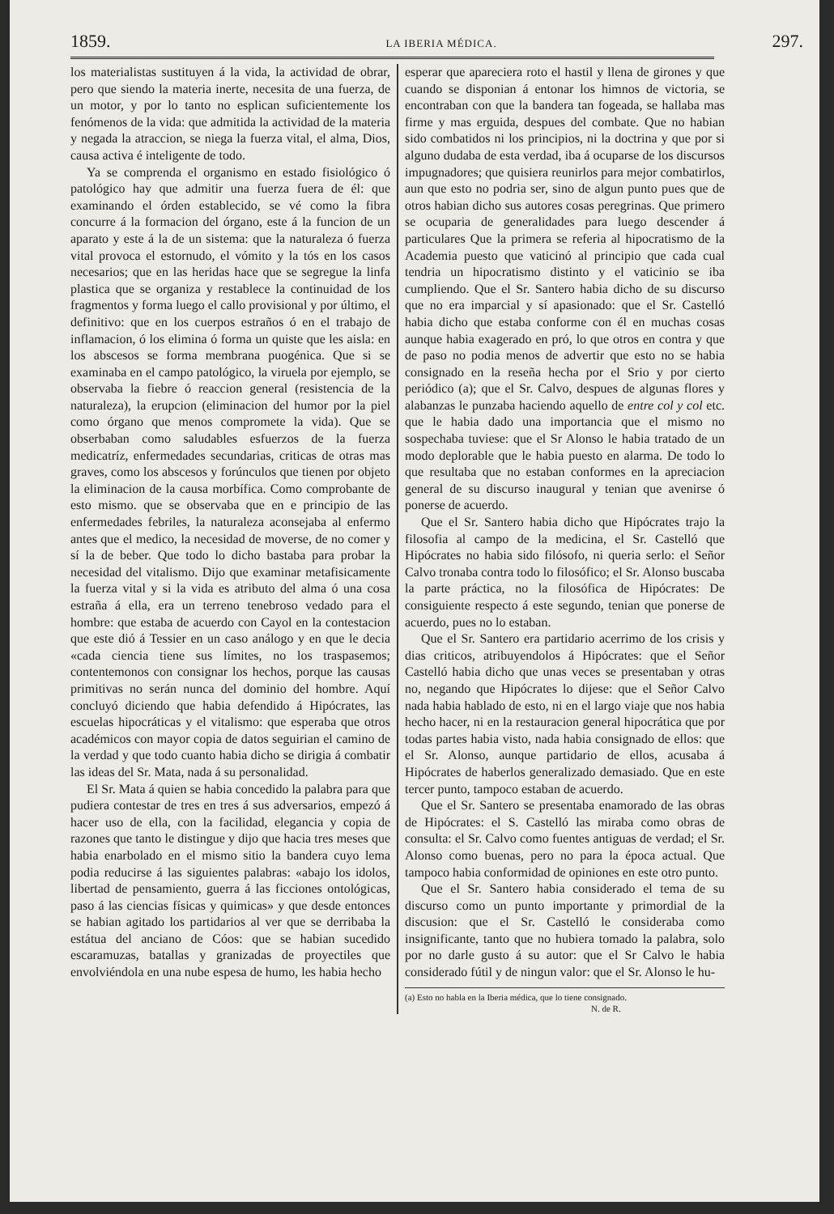1859. LA IBERIA MÉDICA. 297.
los materialistas sustituyen á la vida, la actividad de obrar, pero que siendo la materia inerte, necesita de una fuerza, de un motor, y por lo tanto no esplican suficientemente los fenómenos de la vida: que admitida la actividad de la materia y negada la atraccion, se niega la fuerza vital, el alma, Dios, causa activa é inteligente de todo.
Ya se comprenda el organismo en estado fisiológico ó patológico hay que admitir una fuerza fuera de él: que examinando el órden establecido, se vé como la fibra concurre á la formacion del órgano, este á la funcion de un aparato y este á la de un sistema: que la naturaleza ó fuerza vital provoca el estornudo, el vómito y la tós en los casos necesarios; que en las heridas hace que se segregue la linfa plastica que se organiza y restablece la continuidad de los fragmentos y forma luego el callo provisional y por último, el definitivo: que en los cuerpos estraños ó en el trabajo de inflamacion, ó los elimina ó forma un quiste que les aisla: en los abscesos se forma membrana puogénica. Que si se examinaba en el campo patológico, la viruela por ejemplo, se observaba la fiebre ó reaccion general (resistencia de la naturaleza), la erupcion (eliminacion del humor por la piel como órgano que menos compromete la vida). Que se obserbaban como saludables esfuerzos de la fuerza medicatríz, enfermedades secundarias, criticas de otras mas graves, como los abscesos y forúnculos que tienen por objeto la eliminacion de la causa morbífica. Como comprobante de esto mismo. que se observaba que en e principio de las enfermedades febriles, la naturaleza aconsejaba al enfermo antes que el medico, la necesidad de moverse, de no comer y sí la de beber. Que todo lo dicho bastaba para probar la necesidad del vitalismo. Dijo que examinar metafisicamente la fuerza vital y si la vida es atributo del alma ó una cosa estraña á ella, era un terreno tenebroso vedado para el hombre: que estaba de acuerdo con Cayol en la contestacion que este dió á Tessier en un caso análogo y en que le decia «cada ciencia tiene sus límites, no los traspasemos; contentemonos con consignar los hechos, porque las causas primitivas no serán nunca del dominio del hombre. Aquí concluyó diciendo que habia defendido á Hipócrates, las escuelas hipocráticas y el vitalismo: que esperaba que otros académicos con mayor copia de datos seguirian el camino de la verdad y que todo cuanto habia dicho se dirigia á combatir las ideas del Sr. Mata, nada á su personalidad.
El Sr. Mata á quien se habia concedido la palabra para que pudiera contestar de tres en tres á sus adversarios, empezó á hacer uso de ella, con la facilidad, elegancia y copia de razones que tanto le distingue y dijo que hacia tres meses que habia enarbolado en el mismo sitio la bandera cuyo lema podia reducirse á las siguientes palabras: «abajo los idolos, libertad de pensamiento, guerra á las ficciones ontológicas, paso á las ciencias físicas y quimicas» y que desde entonces se habian agitado los partidarios al ver que se derribaba la estátua del anciano de Cóos: que se habian sucedido escaramuzas, batallas y granizadas de proyectiles que envolviéndola en una nube espesa de humo, les habia hecho
esperar que apareciera roto el hastil y llena de girones y que cuando se disponian á entonar los himnos de victoria, se encontraban con que la bandera tan fogeada, se hallaba mas firme y mas erguida, despues del combate. Que no habian sido combatidos ni los principios, ni la doctrina y que por si alguno dudaba de esta verdad, iba á ocuparse de los discursos impugnadores; que quisiera reunirlos para mejor combatirlos, aun que esto no podria ser, sino de algun punto pues que de otros habian dicho sus autores cosas peregrinas. Que primero se ocuparia de generalidades para luego descender á particulares Que la primera se referia al hipocratismo de la Academia puesto que vaticinó al principio que cada cual tendria un hipocratismo distinto y el vaticinio se iba cumpliendo. Que el Sr. Santero habia dicho de su discurso que no era imparcial y sí apasionado: que el Sr. Castelló habia dicho que estaba conforme con él en muchas cosas aunque habia exagerado en pró, lo que otros en contra y que de paso no podia menos de advertir que esto no se habia consignado en la reseña hecha por el Srio y por cierto periódico (a); que el Sr. Calvo, despues de algunas flores y alabanzas le punzaba haciendo aquello de entre col y col etc. que le habia dado una importancia que el mismo no sospechaba tuviese: que el Sr Alonso le habia tratado de un modo deplorable que le habia puesto en alarma. De todo lo que resultaba que no estaban conformes en la apreciacion general de su discurso inaugural y tenian que avenirse ó ponerse de acuerdo.
Que el Sr. Santero habia dicho que Hipócrates trajo la filosofia al campo de la medicina, el Sr. Castelló que Hipócrates no habia sido filósofo, ni queria serlo: el Señor Calvo tronaba contra todo lo filosófico; el Sr. Alonso buscaba la parte práctica, no la filosófica de Hipócrates: De consiguiente respecto á este segundo, tenian que ponerse de acuerdo, pues no lo estaban.
Que el Sr. Santero era partidario acerrimo de los crisis y dias criticos, atribuyendolos á Hipócrates: que el Señor Castelló habia dicho que unas veces se presentaban y otras no, negando que Hipócrates lo dijese: que el Señor Calvo nada habia hablado de esto, ni en el largo viaje que nos habia hecho hacer, ni en la restauracion general hipocrática que por todas partes habia visto, nada habia consignado de ellos: que el Sr. Alonso, aunque partidario de ellos, acusaba á Hipócrates de haberlos generalizado demasiado. Que en este tercer punto, tampoco estaban de acuerdo.
Que el Sr. Santero se presentaba enamorado de las obras de Hipócrates: el S. Castelló las miraba como obras de consulta: el Sr. Calvo como fuentes antiguas de verdad; el Sr. Alonso como buenas, pero no para la época actual. Que tampoco habia conformidad de opiniones en este otro punto.
Que el Sr. Santero habia considerado el tema de su discurso como un punto importante y primordial de la discusion: que el Sr. Castelló le consideraba como insignificante, tanto que no hubiera tomado la palabra, solo por no darle gusto á su autor: que el Sr Calvo le habia considerado fútil y de ningun valor: que el Sr. Alonso le hu-
(a) Esto no habla en la Iberia médica, que lo tiene consignado.
N. de R.